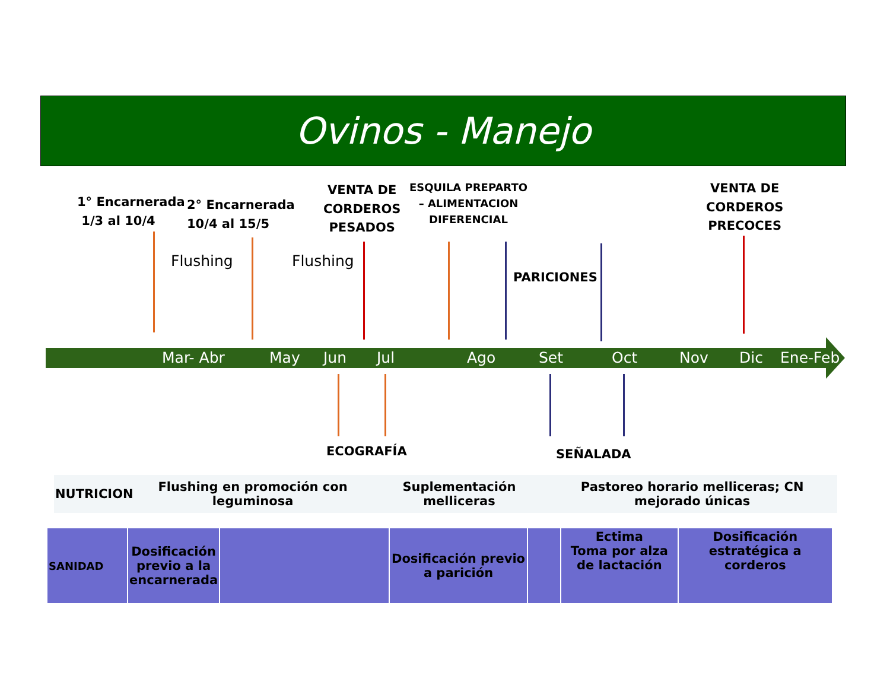Ovinos - Manejo
1° Encarnerada
1/3 al 10/4
2° Encarnerada
10/4 al 15/5
VENTA DE
CORDEROS
PESADOS
ESQUILA PREPARTO
– ALIMENTACION
DIFERENCIAL
VENTA DE
CORDEROS
PRECOCES
Flushing Flushing
PARICIONES
Mar- Abr May Jun Jul Ago Set Oct Nov Dic Ene-Feb
ECOGRAFÍA SEÑALADA
| NUTRICION | Flushing en promoción con leguminosa | Suplementación melliceras | Pastoreo horario melliceras; CN mejorado únicas |
| SANIDAD | Dosificación previo a la encarnerada | | Dosificación previo a parición | | Ectima Toma por alza de lactación | Dosificación estratégica a corderos |